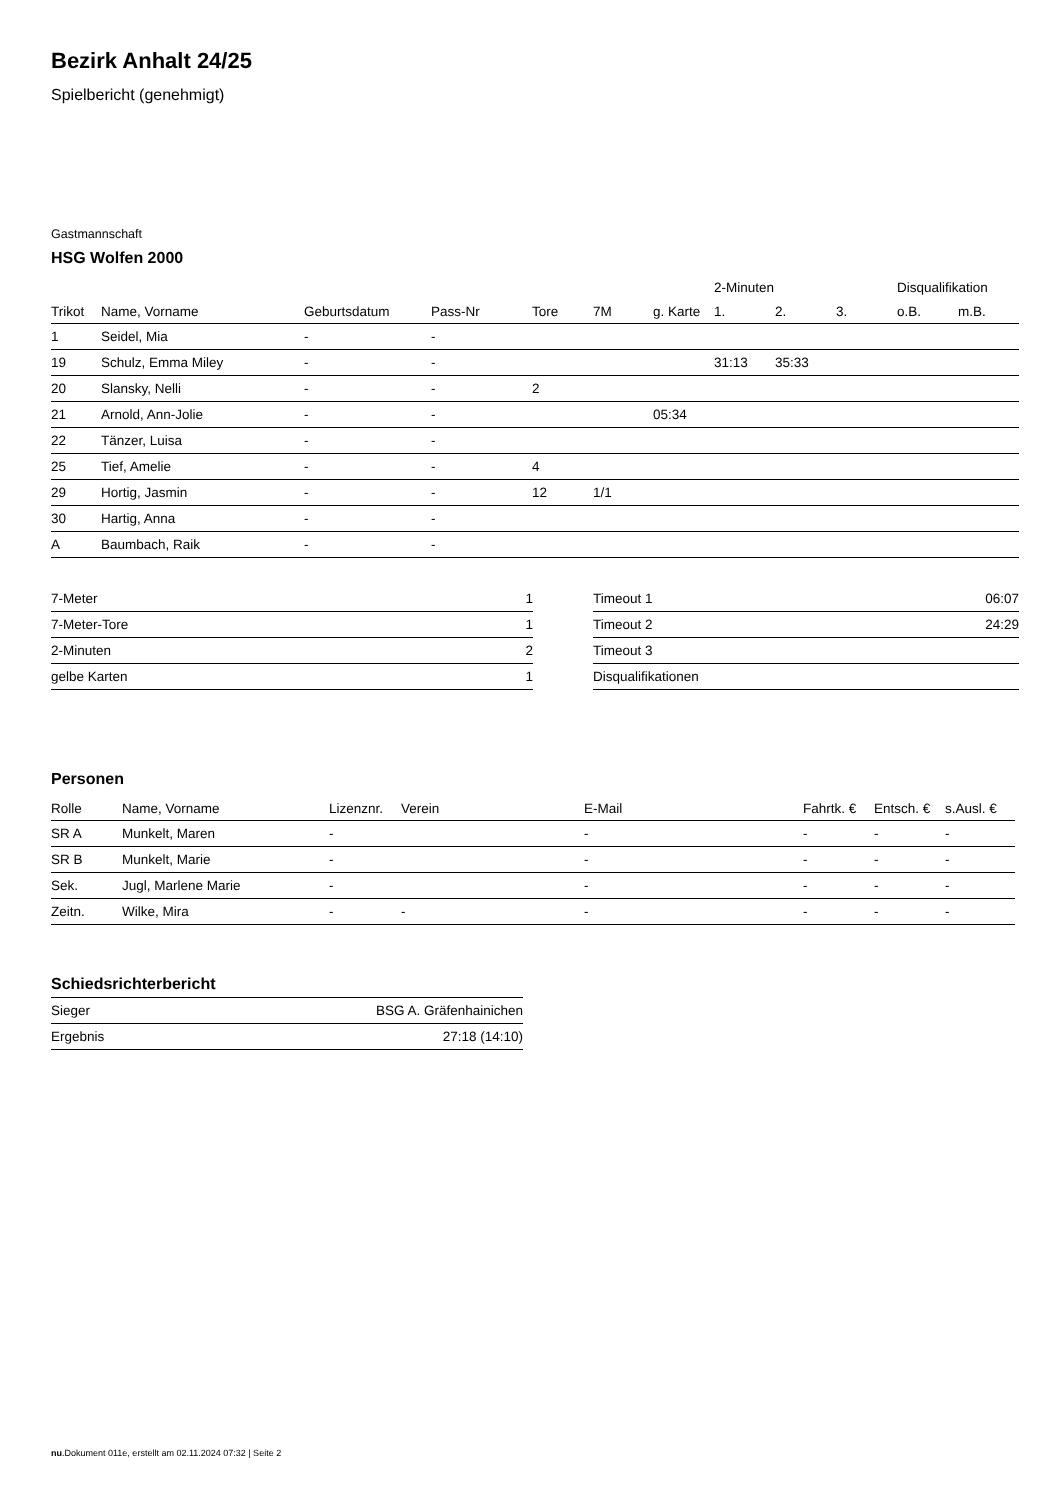Bezirk Anhalt 24/25
Spielbericht (genehmigt)
Gastmannschaft
HSG Wolfen 2000
| | | | | | | | 2-Minuten | | | Disqualifikation | |
| --- | --- | --- | --- | --- | --- | --- | --- | --- | --- | --- | --- |
| Trikot | Name, Vorname | Geburtsdatum | Pass-Nr | Tore | 7M | g. Karte | 1. | 2. | 3. | o.B. | m.B. |
| 1 | Seidel, Mia | - | - | | | | | | | | |
| 19 | Schulz, Emma Miley | - | - | | | | 31:13 | 35:33 | | | |
| 20 | Slansky, Nelli | - | - | 2 | | | | | | | |
| 21 | Arnold, Ann-Jolie | - | - | | | 05:34 | | | | | |
| 22 | Tänzer, Luisa | - | - | | | | | | | | |
| 25 | Tief, Amelie | - | - | 4 | | | | | | | |
| 29 | Hortig, Jasmin | - | - | 12 | 1/1 | | | | | | |
| 30 | Hartig, Anna | - | - | | | | | | | | |
| A | Baumbach, Raik | - | - | | | | | | | | |
| 7-Meter | 1 |
| 7-Meter-Tore | 1 |
| 2-Minuten | 2 |
| gelbe Karten | 1 |
| Timeout 1 | 06:07 |
| Timeout 2 | 24:29 |
| Timeout 3 | |
| Disqualifikationen | |
Personen
| Rolle | Name, Vorname | Lizenznr. | Verein | E-Mail | Fahrtk. € | Entsch. € | s.Ausl. € |
| --- | --- | --- | --- | --- | --- | --- | --- |
| SR A | Munkelt, Maren | - | | - | - | - | - |
| SR B | Munkelt, Marie | - | | - | - | - | - |
| Sek. | Jugl, Marlene Marie | - | | - | - | - | - |
| Zeitn. | Wilke, Mira | - | - | - | - | - | - |
Schiedsrichterbericht
| Sieger | BSG A. Gräfenhainichen |
| Ergebnis | 27:18 (14:10) |
nu.Dokument 011e, erstellt am 02.11.2024 07:32 | Seite 2